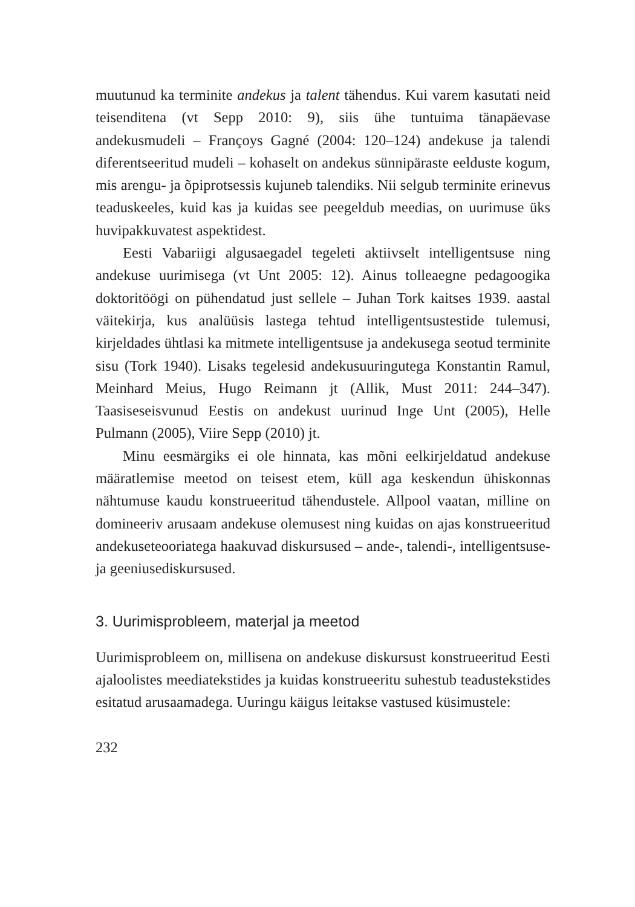muutunud ka terminite andekus ja talent tähendus. Kui varem kasutati neid teisenditena (vt Sepp 2010: 9), siis ühe tuntuima tänapäevase andekusmudeli – Françoys Gagné (2004: 120–124) andekuse ja talendi diferentseeritud mudeli – kohaselt on andekus sünnipäraste eelduste kogum, mis arengu- ja õpiprotsessis kujuneb talendiks. Nii selgub terminite erinevus teaduskeeles, kuid kas ja kuidas see peegeldub meedias, on uurimuse üks huvipakkuvatest aspektidest.
Eesti Vabariigi algusaegadel tegeleti aktiivselt intelligentsuse ning andekuse uurimisega (vt Unt 2005: 12). Ainus tolleaegne pedagoogika doktoritöögi on pühendatud just sellele – Juhan Tork kaitses 1939. aastal väitekirja, kus analüüsis lastega tehtud intelligentsustestide tulemusi, kirjeldades ühtlasi ka mitmete intelligentsuse ja andekusega seotud terminite sisu (Tork 1940). Lisaks tegelesid andekusuuringutega Konstantin Ramul, Meinhard Meius, Hugo Reimann jt (Allik, Must 2011: 244–347). Taasiseseisvunud Eestis on andekust uurinud Inge Unt (2005), Helle Pulmann (2005), Viire Sepp (2010) jt.
Minu eesmärgiks ei ole hinnata, kas mõni eelkirjeldatud andekuse määratlemise meetod on teisest etem, küll aga keskendun ühiskonnas nähtumuse kaudu konstrueeritud tähendustele. Allpool vaatan, milline on domineeriv arusaam andekuse olemusest ning kuidas on ajas konstrueeritud andekuseteooriatega haakuvad diskursused – ande-, talendi-, intelligentsuse- ja geeniusediskursused.
3. Uurimisprobleem, materjal ja meetod
Uurimisprobleem on, millisena on andekuse diskursust konstrueeritud Eesti ajaloolistes meediatekstides ja kuidas konstrueeritu suhestub teadustekstides esitatud arusaamadega. Uuringu käigus leitakse vastused küsimustele:
232